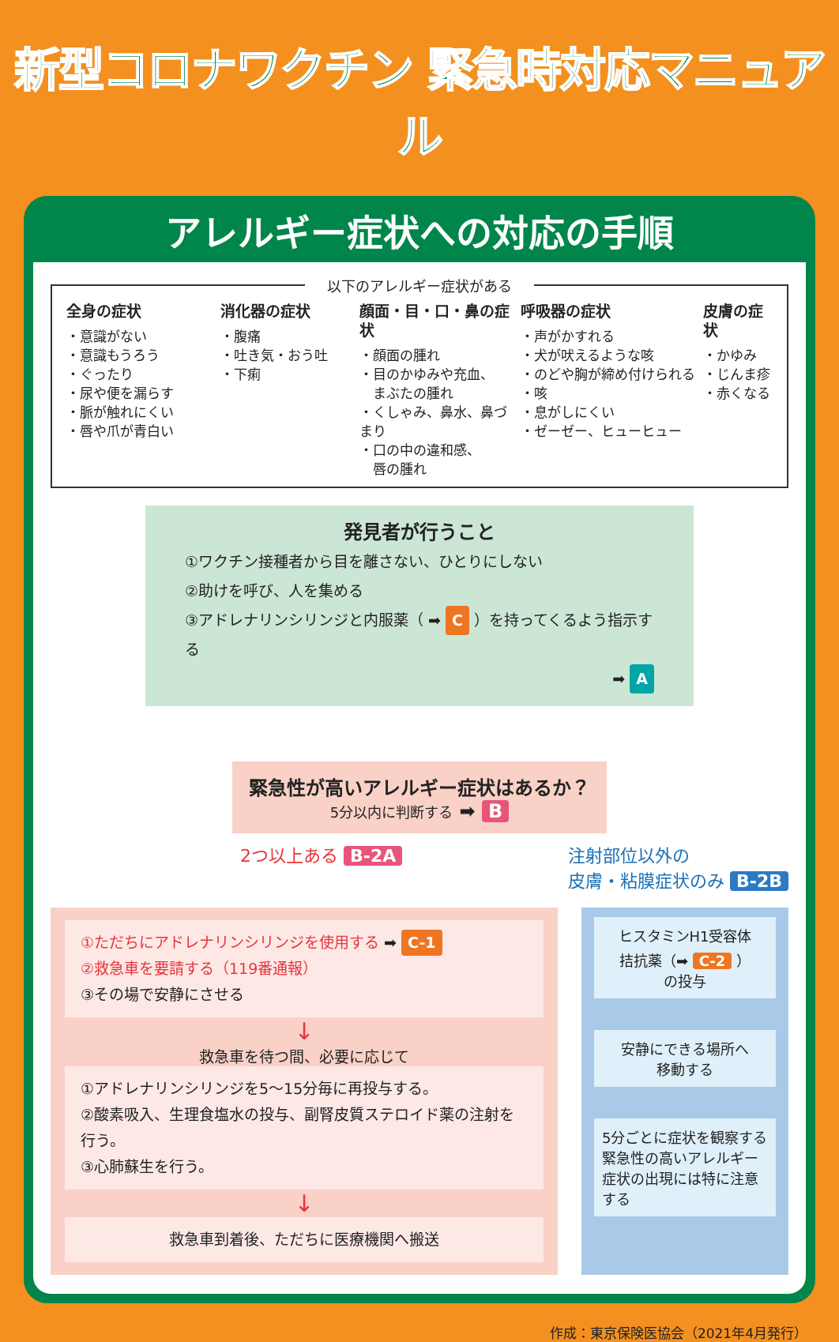新型コロナワクチン 緊急時対応マニュアル
アレルギー症状への対応の手順
以下のアレルギー症状がある
全身の症状
・意識がない
・意識もうろう
・ぐったり
・尿や便を漏らす
・脈が触れにくい
・唇や爪が青白い
消化器の症状
・腹痛
・吐き気・おう吐
・下痢
顔面・目・口・鼻の症状
・顔面の腫れ
・目のかゆみや充血、
　まぶたの腫れ
・くしゃみ、鼻水、鼻づまり
・口の中の違和感、
　唇の腫れ
呼吸器の症状
・声がかすれる
・犬が吠えるような咳
・のどや胸が締め付けられる
・咳
・息がしにくい
・ゼーゼー、ヒューヒュー
皮膚の症状
・かゆみ
・じんま疹
・赤くなる
発見者が行うこと
①ワクチン接種者から目を離さない、ひとりにしない
②助けを呼び、人を集める
③アドレナリンシリンジと内服薬（ ➡ C ）を持ってくるよう指示する
➡ A
緊急性が高いアレルギー症状はあるか？
5分以内に判断する ➡ B
2つ以上ある B-2A 注射部位以外の
皮膚・粘膜症状のみ B-2B
①ただちにアドレナリンシリンジを使用する ➡ C-1
②救急車を要請する（119番通報）
③その場で安静にさせる
↓
救急車を待つ間、必要に応じて
①アドレナリンシリンジを5～15分毎に再投与する。
②酸素吸入、生理食塩水の投与、副腎皮質ステロイド薬の注射を行う。
③心肺蘇生を行う。
↓
救急車到着後、ただちに医療機関へ搬送
ヒスタミンH1受容体
拮抗薬（➡ C-2 ）
の投与
安静にできる場所へ
移動する
5分ごとに症状を観察する
緊急性の高いアレルギー症状の出現には特に注意する
作成：東京保険医協会（2021年4月発行）